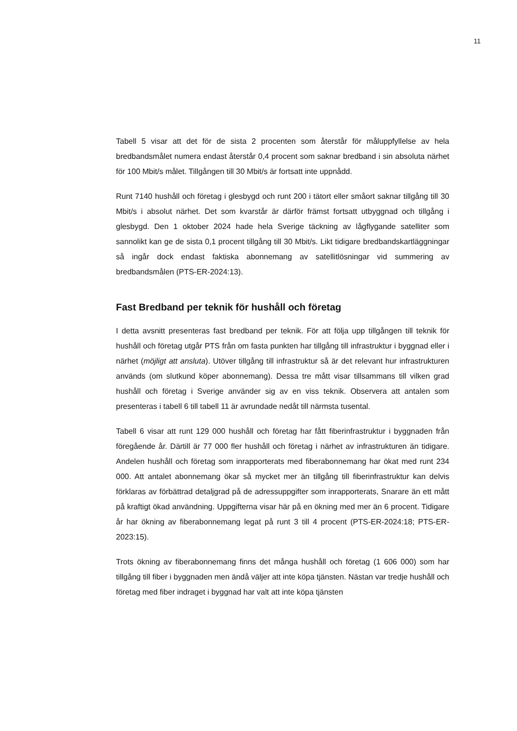11
Tabell 5 visar att det för de sista 2 procenten som återstår för måluppfyllelse av hela bredbandsmålet numera endast återstår 0,4 procent som saknar bredband i sin absoluta närhet för 100 Mbit/s målet. Tillgången till 30 Mbit/s är fortsatt inte uppnådd.
Runt 7140 hushåll och företag i glesbygd och runt 200 i tätort eller småort saknar tillgång till 30 Mbit/s i absolut närhet. Det som kvarstår är därför främst fortsatt utbyggnad och tillgång i glesbygd. Den 1 oktober 2024 hade hela Sverige täckning av lågflygande satelliter som sannolikt kan ge de sista 0,1 procent tillgång till 30 Mbit/s. Likt tidigare bredbandskartläggningar så ingår dock endast faktiska abonnemang av satellitlösningar vid summering av bredbandsmålen (PTS-ER-2024:13).
Fast Bredband per teknik för hushåll och företag
I detta avsnitt presenteras fast bredband per teknik. För att följa upp tillgången till teknik för hushåll och företag utgår PTS från om fasta punkten har tillgång till infrastruktur i byggnad eller i närhet (möjligt att ansluta). Utöver tillgång till infrastruktur så är det relevant hur infrastrukturen används (om slutkund köper abonnemang). Dessa tre mått visar tillsammans till vilken grad hushåll och företag i Sverige använder sig av en viss teknik. Observera att antalen som presenteras i tabell 6 till tabell 11 är avrundade nedåt till närmsta tusental.
Tabell 6 visar att runt 129 000 hushåll och företag har fått fiberinfrastruktur i byggnaden från föregående år. Därtill är 77 000 fler hushåll och företag i närhet av infrastrukturen än tidigare. Andelen hushåll och företag som inrapporterats med fiberabonnemang har ökat med runt 234 000. Att antalet abonnemang ökar så mycket mer än tillgång till fiberinfrastruktur kan delvis förklaras av förbättrad detaljgrad på de adressuppgifter som inrapporterats, Snarare än ett mått på kraftigt ökad användning. Uppgifterna visar här på en ökning med mer än 6 procent. Tidigare år har ökning av fiberabonnemang legat på runt 3 till 4 procent (PTS-ER-2024:18; PTS-ER-2023:15).
Trots ökning av fiberabonnemang finns det många hushåll och företag (1 606 000) som har tillgång till fiber i byggnaden men ändå väljer att inte köpa tjänsten. Nästan var tredje hushåll och företag med fiber indraget i byggnad har valt att inte köpa tjänsten